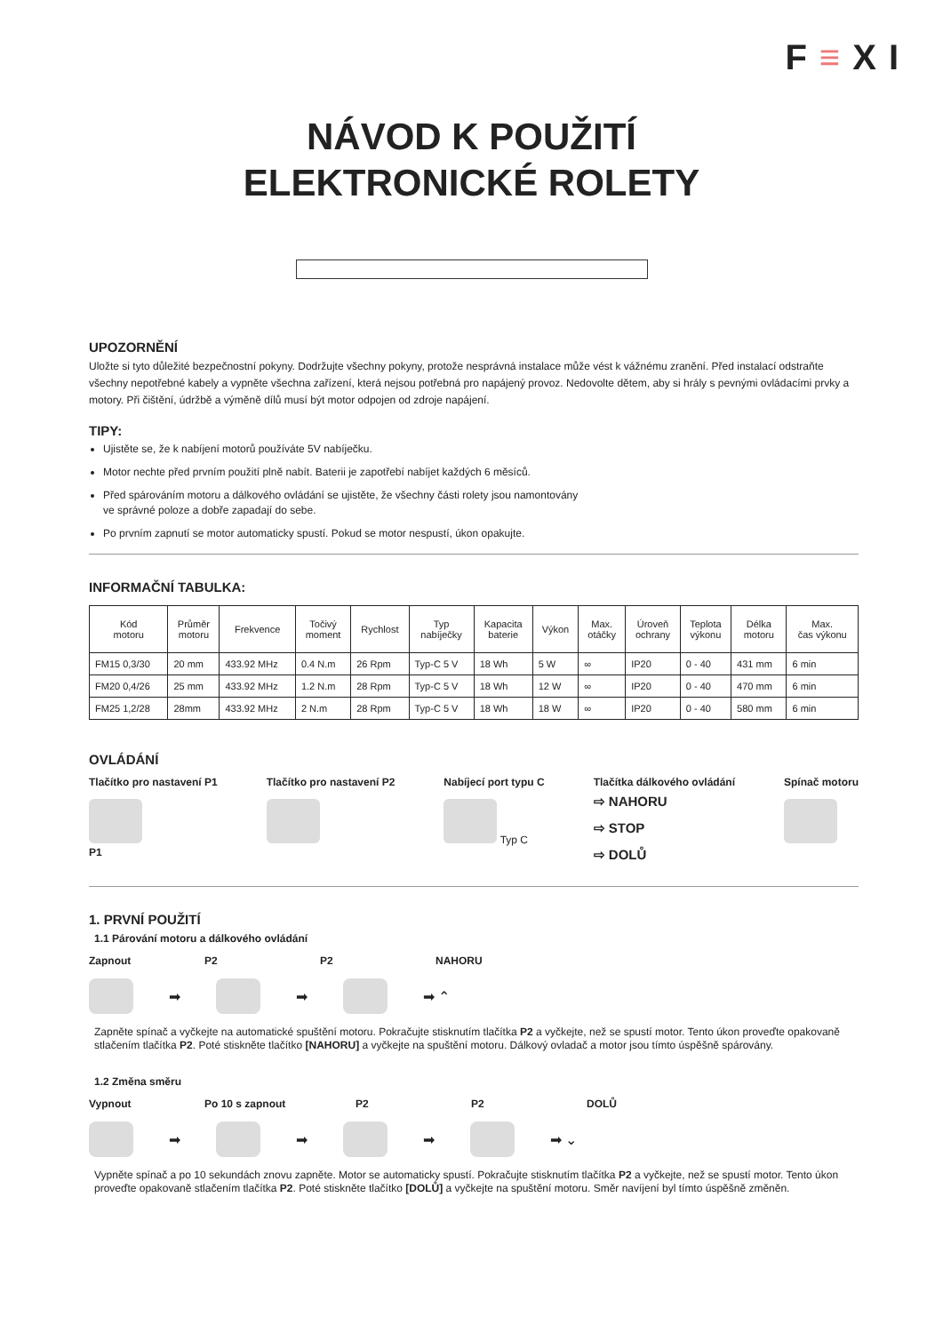F≡XI
NÁVOD K POUŽITÍ
ELEKTRONICKÉ ROLETY
UPOZORNĚNÍ
Uložte si tyto důležité bezpečnostní pokyny. Dodržujte všechny pokyny, protože nesprávná instalace může vést k vážnému zranění. Před instalací odstraňte všechny nepotřebné kabely a vypněte všechna zařízení, která nejsou potřebná pro napájený provoz. Nedovolte dětem, aby si hrály s pevnými ovládacími prvky a motory. Při čištění, údržbě a výměně dílů musí být motor odpojen od zdroje napájení.
TIPY:
Ujistěte se, že k nabíjení motorů používáte 5V nabíječku.
Motor nechte před prvním použití plně nabít. Baterii je zapotřebí nabíjet každých 6 měsíců.
Před spárováním motoru a dálkového ovládání se ujistěte, že všechny části rolety jsou namontovány
ve správné poloze a dobře zapadají do sebe.
Po prvním zapnutí se motor automaticky spustí. Pokud se motor nespustí, úkon opakujte.
INFORMAČNÍ TABULKA:
| Kód motoru | Průměr motoru | Frekvence | Točivý moment | Rychlost | Typ nabíječky | Kapacita baterie | Výkon | Max. otáčky | Úroveň ochrany | Teplota výkonu | Délka motoru | Max. čas výkonu |
| --- | --- | --- | --- | --- | --- | --- | --- | --- | --- | --- | --- | --- |
| FM15 0,3/30 | 20 mm | 433.92 MHz | 0.4 N.m | 26 Rpm | Typ-C 5 V | 18 Wh | 5 W | ∞ | IP20 | 0 - 40 | 431 mm | 6 min |
| FM20 0,4/26 | 25 mm | 433.92 MHz | 1.2 N.m | 28 Rpm | Typ-C 5 V | 18 Wh | 12 W | ∞ | IP20 | 0 - 40 | 470 mm | 6 min |
| FM25 1,2/28 | 28mm | 433.92 MHz | 2 N.m | 28 Rpm | Typ-C 5 V | 18 Wh | 18 W | ∞ | IP20 | 0 - 40 | 580 mm | 6 min |
OVLÁDÁNÍ
Tlačítko pro nastavení P1
P1
Tlačítko pro nastavení P2
Nabíjecí port typu C
Typ C
Tlačítka dálkového ovládání
⇨ NAHORU
⇨ STOP
⇨ DOLŮ
Spínač motoru
1. PRVNÍ POUŽITÍ
1.1 Párování motoru a dálkového ovládání
Zapnout P2 P2 NAHORU
➡ ➡ ➡ ⌃
Zapněte spínač a vyčkejte na automatické spuštění motoru. Pokračujte stisknutím tlačítka P2 a vyčkejte, než se spustí motor. Tento úkon proveďte opakovaně stlačením tlačítka P2. Poté stiskněte tlačítko [NAHORU] a vyčkejte na spuštění motoru. Dálkový ovladač a motor jsou tímto úspěšně spárovány.
1.2 Změna směru
Vypnout Po 10 s zapnout P2 P2 DOLŮ
➡ ➡ ➡ ➡ ⌄
Vypněte spínač a po 10 sekundách znovu zapněte. Motor se automaticky spustí. Pokračujte stisknutím tlačítka P2 a vyčkejte, než se spustí motor. Tento úkon proveďte opakovaně stlačením tlačítka P2. Poté stiskněte tlačítko [DOLŮ] a vyčkejte na spuštění motoru. Směr navíjení byl tímto úspěšně změněn.